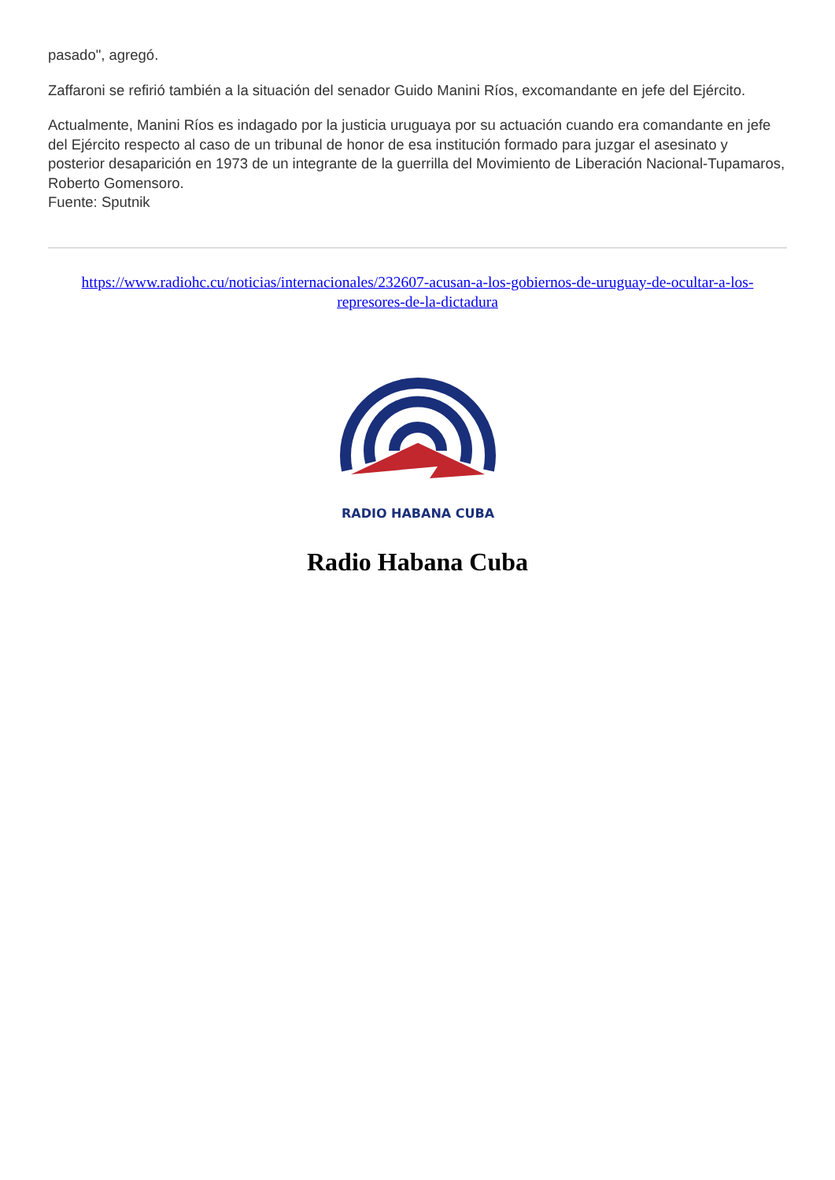pasado", agregó.
Zaffaroni se refirió también a la situación del senador Guido Manini Ríos, excomandante en jefe del Ejército.
Actualmente, Manini Ríos es indagado por la justicia uruguaya por su actuación cuando era comandante en jefe del Ejército respecto al caso de un tribunal de honor de esa institución formado para juzgar el asesinato y posterior desaparición en 1973 de un integrante de la guerrilla del Movimiento de Liberación Nacional-Tupamaros, Roberto Gomensoro.
Fuente: Sputnik
https://www.radiohc.cu/noticias/internacionales/232607-acusan-a-los-gobiernos-de-uruguay-de-ocultar-a-los-represores-de-la-dictadura
RADIO HABANA CUBA
Radio Habana Cuba